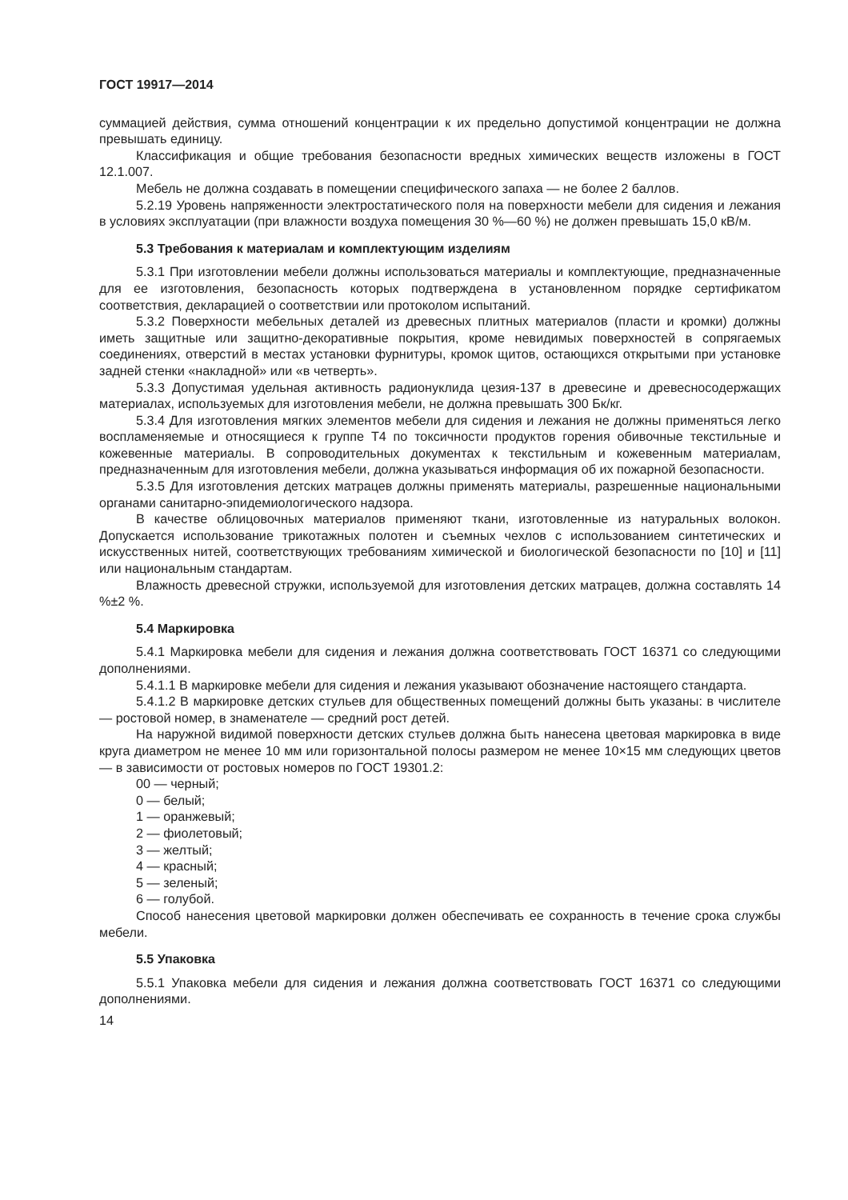ГОСТ 19917—2014
суммацией действия, сумма отношений концентрации к их предельно допустимой концентрации не должна превышать единицу.
Классификация и общие требования безопасности вредных химических веществ изложены в ГОСТ 12.1.007.
Мебель не должна создавать в помещении специфического запаха — не более 2 баллов.
5.2.19 Уровень напряженности электростатического поля на поверхности мебели для сидения и лежания в условиях эксплуатации (при влажности воздуха помещения 30 %—60 %) не должен превышать 15,0 кВ/м.
5.3 Требования к материалам и комплектующим изделиям
5.3.1 При изготовлении мебели должны использоваться материалы и комплектующие, предназначенные для ее изготовления, безопасность которых подтверждена в установленном порядке сертификатом соответствия, декларацией о соответствии или протоколом испытаний.
5.3.2 Поверхности мебельных деталей из древесных плитных материалов (пласти и кромки) должны иметь защитные или защитно-декоративные покрытия, кроме невидимых поверхностей в сопрягаемых соединениях, отверстий в местах установки фурнитуры, кромок щитов, остающихся открытыми при установке задней стенки «накладной» или «в четверть».
5.3.3 Допустимая удельная активность радионуклида цезия-137 в древесине и древесносодержащих материалах, используемых для изготовления мебели, не должна превышать 300 Бк/кг.
5.3.4 Для изготовления мягких элементов мебели для сидения и лежания не должны применяться легко воспламеняемые и относящиеся к группе Т4 по токсичности продуктов горения обивочные текстильные и кожевенные материалы. В сопроводительных документах к текстильным и кожевенным материалам, предназначенным для изготовления мебели, должна указываться информация об их пожарной безопасности.
5.3.5 Для изготовления детских матрацев должны применять материалы, разрешенные национальными органами санитарно-эпидемиологического надзора.
В качестве облицовочных материалов применяют ткани, изготовленные из натуральных волокон. Допускается использование трикотажных полотен и съемных чехлов с использованием синтетических и искусственных нитей, соответствующих требованиям химической и биологической безопасности по [10] и [11] или национальным стандартам.
Влажность древесной стружки, используемой для изготовления детских матрацев, должна составлять 14 %±2 %.
5.4 Маркировка
5.4.1 Маркировка мебели для сидения и лежания должна соответствовать ГОСТ 16371 со следующими дополнениями.
5.4.1.1 В маркировке мебели для сидения и лежания указывают обозначение настоящего стандарта.
5.4.1.2 В маркировке детских стульев для общественных помещений должны быть указаны: в числителе — ростовой номер, в знаменателе — средний рост детей.
На наружной видимой поверхности детских стульев должна быть нанесена цветовая маркировка в виде круга диаметром не менее 10 мм или горизонтальной полосы размером не менее 10×15 мм следующих цветов — в зависимости от ростовых номеров по ГОСТ 19301.2:
00 — черный;
0 — белый;
1 — оранжевый;
2 — фиолетовый;
3 — желтый;
4 — красный;
5 — зеленый;
6 — голубой.
Способ нанесения цветовой маркировки должен обеспечивать ее сохранность в течение срока службы мебели.
5.5 Упаковка
5.5.1 Упаковка мебели для сидения и лежания должна соответствовать ГОСТ 16371 со следующими дополнениями.
14